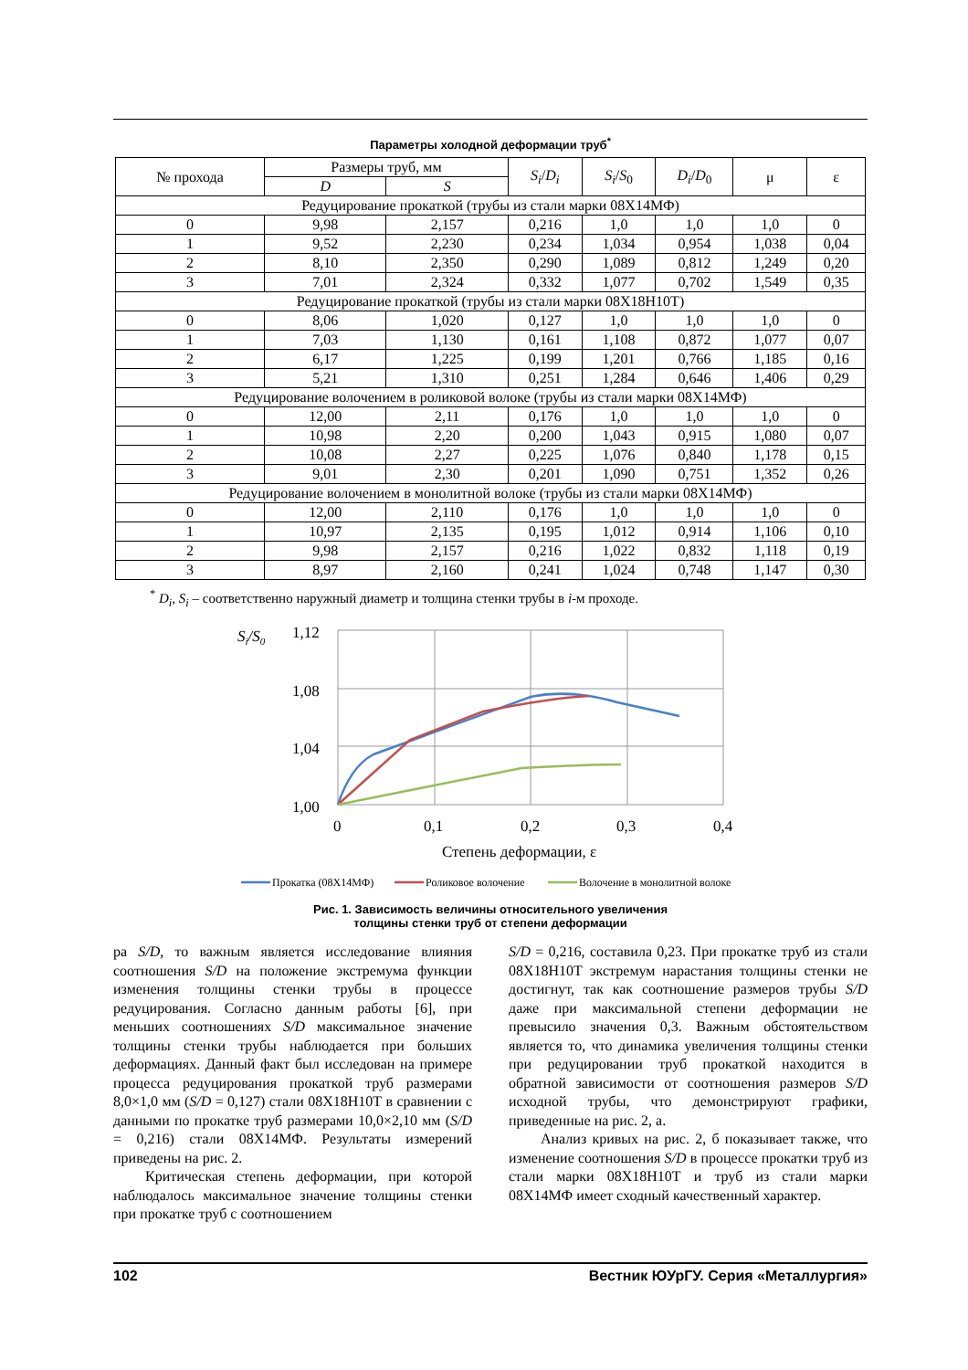Параметры холодной деформации труб<sup>*</sup>
| № прохода | Размеры труб, мм | | S<sub>i</sub> / D<sub>i</sub> | S<sub>i</sub> / S<sub>0</sub> | D<sub>i</sub> / D<sub>0</sub> | μ | ε |
| --- | --- | --- | --- | --- | --- | --- | --- |
| | D | S | | | | | |
| Редуцирование прокаткой (трубы из стали марки 08Х14МФ) | | | | | | | |
| 0 | 9,98 | 2,157 | 0,216 | 1,0 | 1,0 | 1,0 | 0 |
| 1 | 9,52 | 2,230 | 0,234 | 1,034 | 0,954 | 1,038 | 0,04 |
| 2 | 8,10 | 2,350 | 0,290 | 1,089 | 0,812 | 1,249 | 0,20 |
| 3 | 7,01 | 2,324 | 0,332 | 1,077 | 0,702 | 1,549 | 0,35 |
| Редуцирование прокаткой (трубы из стали марки 08Х18Н10Т) | | | | | | | |
| 0 | 8,06 | 1,020 | 0,127 | 1,0 | 1,0 | 1,0 | 0 |
| 1 | 7,03 | 1,130 | 0,161 | 1,108 | 0,872 | 1,077 | 0,07 |
| 2 | 6,17 | 1,225 | 0,199 | 1,201 | 0,766 | 1,185 | 0,16 |
| 3 | 5,21 | 1,310 | 0,251 | 1,284 | 0,646 | 1,406 | 0,29 |
| Редуцирование волочением в роликовой волоке (трубы из стали марки 08Х14МФ) | | | | | | | |
| 0 | 12,00 | 2,11 | 0,176 | 1,0 | 1,0 | 1,0 | 0 |
| 1 | 10,98 | 2,20 | 0,200 | 1,043 | 0,915 | 1,080 | 0,07 |
| 2 | 10,08 | 2,27 | 0,225 | 1,076 | 0,840 | 1,178 | 0,15 |
| 3 | 9,01 | 2,30 | 0,201 | 1,090 | 0,751 | 1,352 | 0,26 |
| Редуцирование волочением в монолитной волоке (трубы из стали марки 08Х14МФ) | | | | | | | |
| 0 | 12,00 | 2,110 | 0,176 | 1,0 | 1,0 | 1,0 | 0 |
| 1 | 10,97 | 2,135 | 0,195 | 1,012 | 0,914 | 1,106 | 0,10 |
| 2 | 9,98 | 2,157 | 0,216 | 1,022 | 0,832 | 1,118 | 0,19 |
| 3 | 8,97 | 2,160 | 0,241 | 1,024 | 0,748 | 1,147 | 0,30 |
<sup>*</sup> D<sub>i</sub>, S<sub>i</sub> – соответственно наружный диаметр и толщина стенки трубы в i-м проходе.
Si/S0
1,12
1,08
1,04
1,00
0
0,1
0,2
0,3
0,4
Степень деформации, ε
Прокатка (08Х14МФ)
Роликовое волочение
Волочение в монолитной волоке
Рис. 1. Зависимость величины относительного увеличения
толщины стенки труб от степени деформации
ра S/D, то важным является исследование влияния соотношения S/D на положение экстремума функции изменения толщины стенки трубы в процессе редуцирования. Согласно данным работы [6], при меньших соотношениях S/D максимальное значение толщины стенки трубы наблюдается при больших деформациях. Данный факт был исследован на примере процесса редуцирования прокаткой труб размерами 8,0×1,0 мм (S/D = 0,127) стали 08Х18Н10Т в сравнении с данными по прокатке труб размерами 10,0×2,10 мм (S/D = 0,216) стали 08Х14МФ. Результаты измерений приведены на рис. 2.
Критическая степень деформации, при которой наблюдалось максимальное значение толщины стенки при прокатке труб с соотношением
S/D = 0,216, составила 0,23. При прокатке труб из стали 08Х18Н10Т экстремум нарастания толщины стенки не достигнут, так как соотношение размеров трубы S/D даже при максимальной степени деформации не превысило значения 0,3. Важным обстоятельством является то, что динамика увеличения толщины стенки при редуцировании труб прокаткой находится в обратной зависимости от соотношения размеров S/D исходной трубы, что демонстрируют графики, приведенные на рис. 2, а.
Анализ кривых на рис. 2, б показывает также, что изменение соотношения S/D в процессе прокатки труб из стали марки 08Х18Н10Т и труб из стали марки 08Х14МФ имеет сходный качественный характер.
102 Вестник ЮУрГУ. Серия «Металлургия»